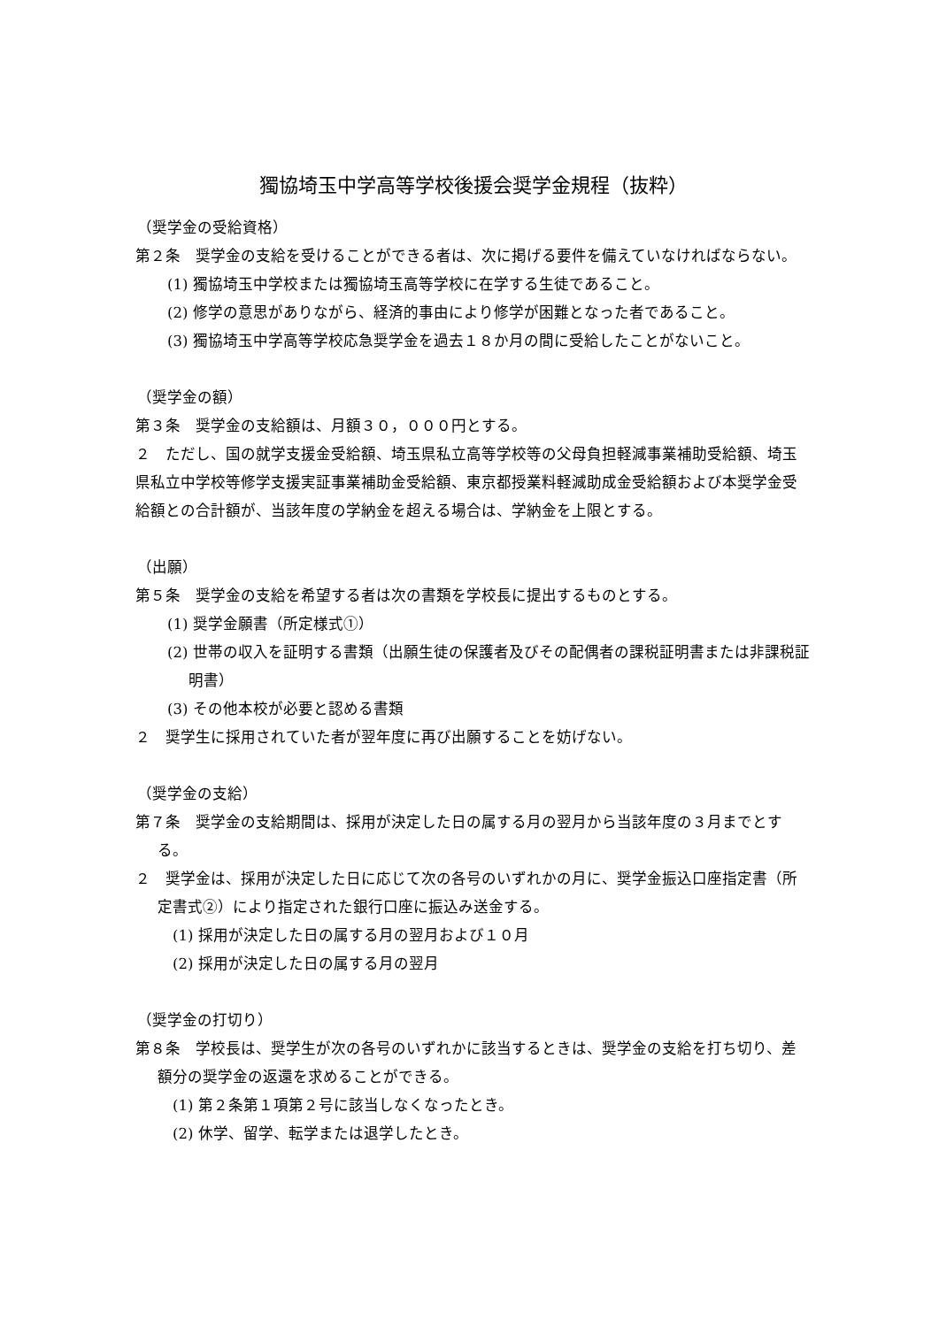獨協埼玉中学高等学校後援会奨学金規程（抜粋）
（奨学金の受給資格）
第２条　奨学金の支給を受けることができる者は、次に掲げる要件を備えていなければならない。
(1) 獨協埼玉中学校または獨協埼玉高等学校に在学する生徒であること。
(2) 修学の意思がありながら、経済的事由により修学が困難となった者であること。
(3) 獨協埼玉中学高等学校応急奨学金を過去１８か月の間に受給したことがないこと。
（奨学金の額）
第３条　奨学金の支給額は、月額３０，０００円とする。
２　ただし、国の就学支援金受給額、埼玉県私立高等学校等の父母負担軽減事業補助受給額、埼玉県私立中学校等修学支援実証事業補助金受給額、東京都授業料軽減助成金受給額および本奨学金受給額との合計額が、当該年度の学納金を超える場合は、学納金を上限とする。
（出願）
第５条　奨学金の支給を希望する者は次の書類を学校長に提出するものとする。
(1) 奨学金願書（所定様式①）
(2) 世帯の収入を証明する書類（出願生徒の保護者及びその配偶者の課税証明書または非課税証明書）
(3) その他本校が必要と認める書類
２　奨学生に採用されていた者が翌年度に再び出願することを妨げない。
（奨学金の支給）
第７条　奨学金の支給期間は、採用が決定した日の属する月の翌月から当該年度の３月までとする。
２　奨学金は、採用が決定した日に応じて次の各号のいずれかの月に、奨学金振込口座指定書（所定書式②）により指定された銀行口座に振込み送金する。
(1) 採用が決定した日の属する月の翌月および１０月
(2) 採用が決定した日の属する月の翌月
（奨学金の打切り）
第８条　学校長は、奨学生が次の各号のいずれかに該当するときは、奨学金の支給を打ち切り、差額分の奨学金の返還を求めることができる。
(1) 第２条第１項第２号に該当しなくなったとき。
(2) 休学、留学、転学または退学したとき。